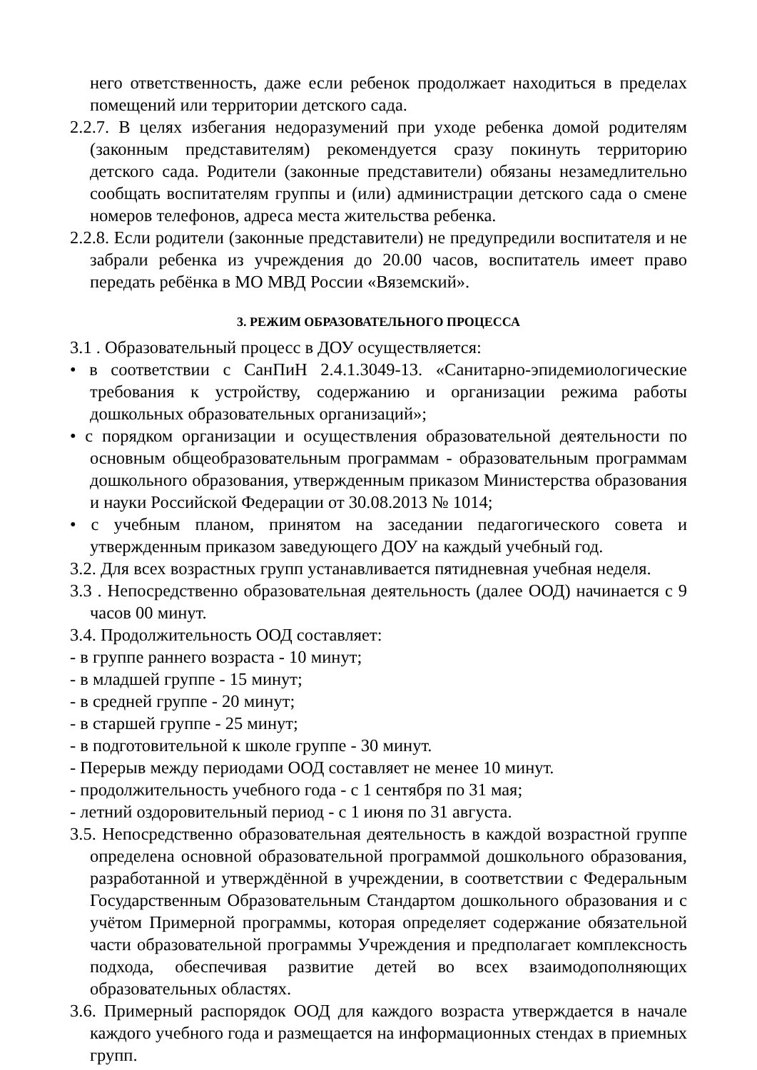него ответственность, даже если ребенок продолжает находиться в пределах помещений или территории детского сада.
2.2.7. В целях избегания недоразумений при уходе ребенка домой родителям (законным представителям) рекомендуется сразу покинуть территорию детского сада. Родители (законные представители) обязаны незамедлительно сообщать воспитателям группы и (или) администрации детского сада о смене номеров телефонов, адреса места жительства ребенка.
2.2.8. Если родители (законные представители) не предупредили воспитателя и не забрали ребенка из учреждения до 20.00 часов, воспитатель имеет право передать ребёнка в МО МВД России «Вяземский».
3. РЕЖИМ ОБРАЗОВАТЕЛЬНОГО ПРОЦЕССА
3.1 . Образовательный процесс в ДОУ осуществляется:
• в соответствии с СанПиН 2.4.1.3049-13. «Санитарно-эпидемиологические требования к устройству, содержанию и организации режима работы дошкольных образовательных организаций»;
• с порядком организации и осуществления образовательной деятельности по основным общеобразовательным программам - образовательным программам дошкольного образования, утвержденным приказом Министерства образования и науки Российской Федерации от 30.08.2013 № 1014;
• с учебным планом, принятом на заседании педагогического совета и утвержденным приказом заведующего ДОУ на каждый учебный год.
3.2. Для всех возрастных групп устанавливается пятидневная учебная неделя.
3.3 . Непосредственно образовательная деятельность (далее ООД) начинается с 9 часов 00 минут.
3.4. Продолжительность ООД составляет:
- в группе раннего возраста - 10 минут;
- в младшей группе - 15 минут;
- в средней группе - 20 минут;
- в старшей группе - 25 минут;
- в подготовительной к школе группе - 30 минут.
- Перерыв между периодами ООД составляет не менее 10 минут.
- продолжительность учебного года - с 1 сентября по 31 мая;
- летний оздоровительный период - с 1 июня по 31 августа.
3.5. Непосредственно образовательная деятельность в каждой возрастной группе определена основной образовательной программой дошкольного образования, разработанной и утверждённой в учреждении, в соответствии с Федеральным Государственным Образовательным Стандартом дошкольного образования и с учётом Примерной программы, которая определяет содержание обязательной части образовательной программы Учреждения и предполагает комплексность подхода, обеспечивая развитие детей во всех взаимодополняющих образовательных областях.
3.6. Примерный распорядок ООД для каждого возраста утверждается в начале каждого учебного года и размещается на информационных стендах в приемных групп.